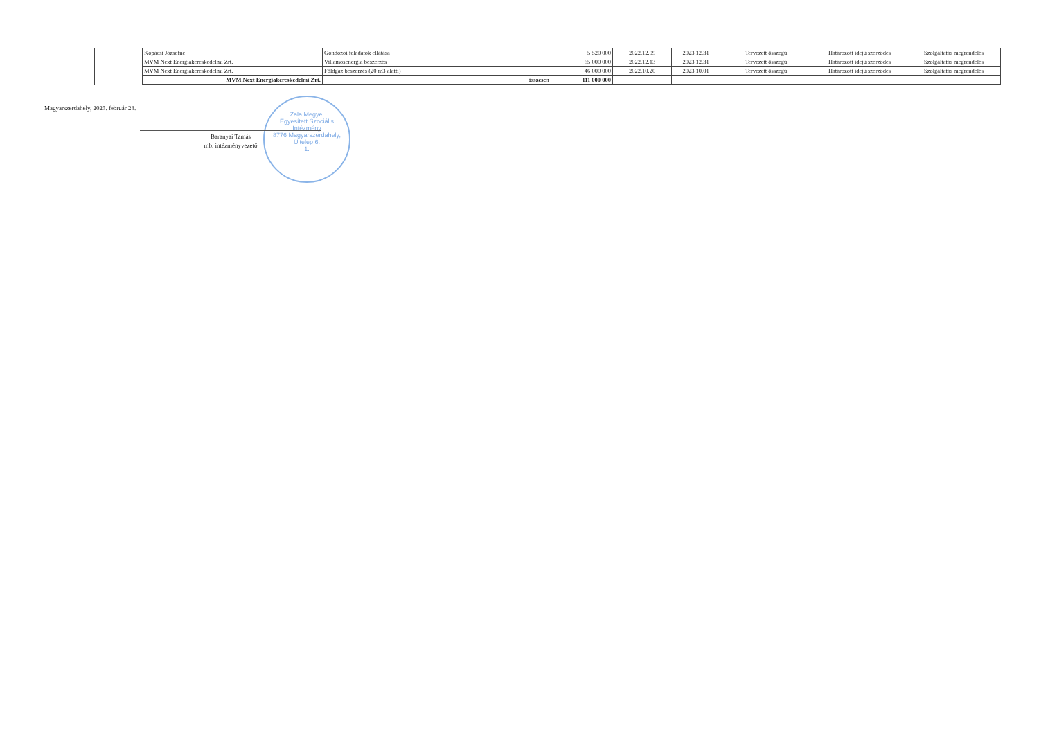| | | Kopácsi Józsefné | Gondozói feladatok ellátása | 5 520 000 | 2022.12.09 | 2023.12.31 | Tervezett összegű | Határozott idejű szerződés | Szolgáltatás megrendelés |
| | | MVM Next Energiakereskedelmi Zrt. | Villamosenergia beszerzés | 65 000 000 | 2022.12.13 | 2023.12.31 | Tervezett összegű | Határozott idejű szerződés | Szolgáltatás megrendelés |
| | | MVM Next Energiakereskedelmi Zrt. | Földgáz beszerzés (20 m3 alatti) | 46 000 000 | 2022.10.20 | 2023.10.01 | Tervezett összegű | Határozott idejű szerződés | Szolgáltatás megrendelés |
| | | MVM Next Energiakereskedelmi Zrt. | összesen | 111 000 000 | | | | | |
Magyarszerdahely, 2023. február 28.
Zala Megyei
Egyesített Szociális Intézmény
8776 Magyarszerdahely, Újtelep 6.
1.
Baranyai Tamás
mb. intézményvezető